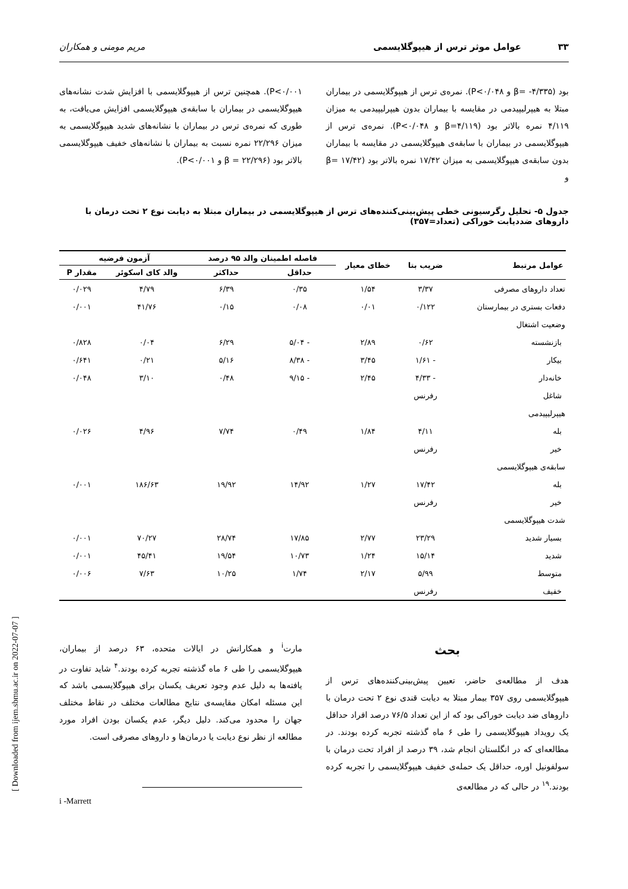۳۳ عوامل موثر ترس از هیپوگلایسمی مریم مومنی و همکاران
بود (β= -۴/۳۳۵ و P<۰/۰۴۸). نمره‌ی ترس از هیپوگلایسمی در بیماران مبتلا به هیپرلیپیدمی در مقایسه با بیماران بدون هیپرلیپیدمی به میزان ۴/۱۱۹ نمره بالاتر بود (β=۴/۱۱۹ و P<۰/۰۴۸). نمره‌ی ترس از هیپوگلایسمی در بیماران با سابقه‌ی هیپوگلایسمی در مقایسه با بیماران بدون سابقه‌ی هیپوگلایسمی به میزان ۱۷/۴۲ نمره بالاتر بود (β= ۱۷/۴۲ و
P<۰/۰۰۱). همچنین ترس از هیپوگلایسمی با افزایش شدت نشانه‌های هیپوگلایسمی در بیماران با سابقه‌ی هیپوگلایسمی افزایش می‌یافت، به طوری که نمره‌ی ترس در بیماران با نشانه‌های شدید هیپوگلایسمی به میزان ۲۲/۲۹۶ نمره نسبت به بیماران با نشانه‌های خفیف هیپوگلایسمی بالاتر بود (β = ۲۲/۲۹۶ و P<۰/۰۰۱).
جدول ۵- تحلیل رگرسیونی خطی پیش‌بینی‌کننده‌های ترس از هیپوگلایسمی در بیماران مبتلا به دیابت نوع ۲ تحت درمان با داروهای ضددیابت خوراکی (تعداد=۳۵۷)
| عوامل مرتبط | | ضریب بتا | خطای معیار | فاصله اطمینان والد ۹۵ درصد | | آزمون فرضیه | |
| --- | --- | --- | --- | --- | --- | --- | --- |
| | | | | حداقل | حداکثر | والد کای اسکوئر | مقدار P |
| تعداد داروهای مصرفی | | ۳/۳۷ | ۱/۵۴ | ۰/۳۵ | ۶/۳۹ | ۴/۷۹ | ۰/۰۲۹ |
| دفعات بستری در بیمارستان | | ۰/۱۲۲ | ۰/۰۱ | ۰/۰۸ | ۰/۱۵ | ۴۱/۷۶ | ۰/۰۰۱ |
| وضعیت اشتغال | | | | | | | |
| | بازنشسته | ۰/۶۲ | ۲/۸۹ | - ۵/۰۴ | ۶/۲۹ | ۰/۰۴ | ۰/۸۲۸ |
| | بیکار | - ۱/۶۱ | ۳/۴۵ | - ۸/۳۸ | ۵/۱۶ | ۰/۲۱ | ۰/۶۴۱ |
| | خانه‌دار | - ۴/۳۳ | ۲/۴۵ | - ۹/۱۵ | ۰/۴۸ | ۳/۱۰ | ۰/۰۴۸ |
| | شاغل | رفرنس | | | | | |
| هیپرلیپیدمی | | | | | | | |
| | بله | ۴/۱۱ | ۱/۸۴ | ۰/۴۹ | ۷/۷۴ | ۴/۹۶ | ۰/۰۲۶ |
| | خیر | رفرنس | | | | | |
| سابقه‌ی هیپوگلایسمی | | | | | | | |
| | بله | ۱۷/۴۲ | ۱/۲۷ | ۱۴/۹۲ | ۱۹/۹۲ | ۱۸۶/۶۳ | ۰/۰۰۱ |
| | خیر | رفرنس | | | | | |
| شدت هیپوگلایسمی | | | | | | | |
| | بسیار شدید | ۲۳/۲۹ | ۲/۷۷ | ۱۷/۸۵ | ۲۸/۷۴ | ۷۰/۲۷ | ۰/۰۰۱ |
| | شدید | ۱۵/۱۴ | ۱/۲۴ | ۱۰/۷۳ | ۱۹/۵۴ | ۴۵/۴۱ | ۰/۰۰۱ |
| | متوسط | ۵/۹۹ | ۲/۱۷ | ۱/۷۴ | ۱۰/۲۵ | ۷/۶۳ | ۰/۰۰۶ |
| | خفیف | رفرنس | | | | | |
بحث
هدف از مطالعه‌ی حاضر، تعیین پیش‌بینی‌کننده‌های ترس از هیپوگلایسمی روی ۳۵۷ بیمار مبتلا به دیابت قندی نوع ۲ تحت درمان با داروهای ضد دیابت خوراکی بود که از این تعداد ۷۶/۵ درصد افراد حداقل یک رویداد هیپوگلایسمی را طی ۶ ماه گذشته تجربه کرده بودند. در مطالعه‌ای که در انگلستان انجام شد، ۳۹ درصد از افراد تحت درمان با سولفونیل اوره، حداقل یک حمله‌ی خفیف هیپوگلایسمی را تجربه کرده بودند.<sup>۱۹</sup> در حالی که در مطالعه‌ی
مارت<sup>i</sup> و همکارانش در ایالات متحده، ۶۳ درصد از بیماران، هیپوگلایسمی را طی ۶ ماه گذشته تجربه کرده بودند.<sup>۴</sup> شاید تفاوت در یافته‌ها به دلیل عدم وجود تعریف یکسان برای هیپوگلایسمی باشد که این مسئله امکان مقایسه‌ی نتایج مطالعات مختلف در نقاط مختلف جهان را محدود می‌کند. دلیل دیگر، عدم یکسان بودن افراد مورد مطالعه از نظر نوع دیابت یا درمان‌ها و داروهای مصرفی است.
i -Marrett
[ Downloaded from ijem.sbmu.ac.ir on 2022-07-07 ]